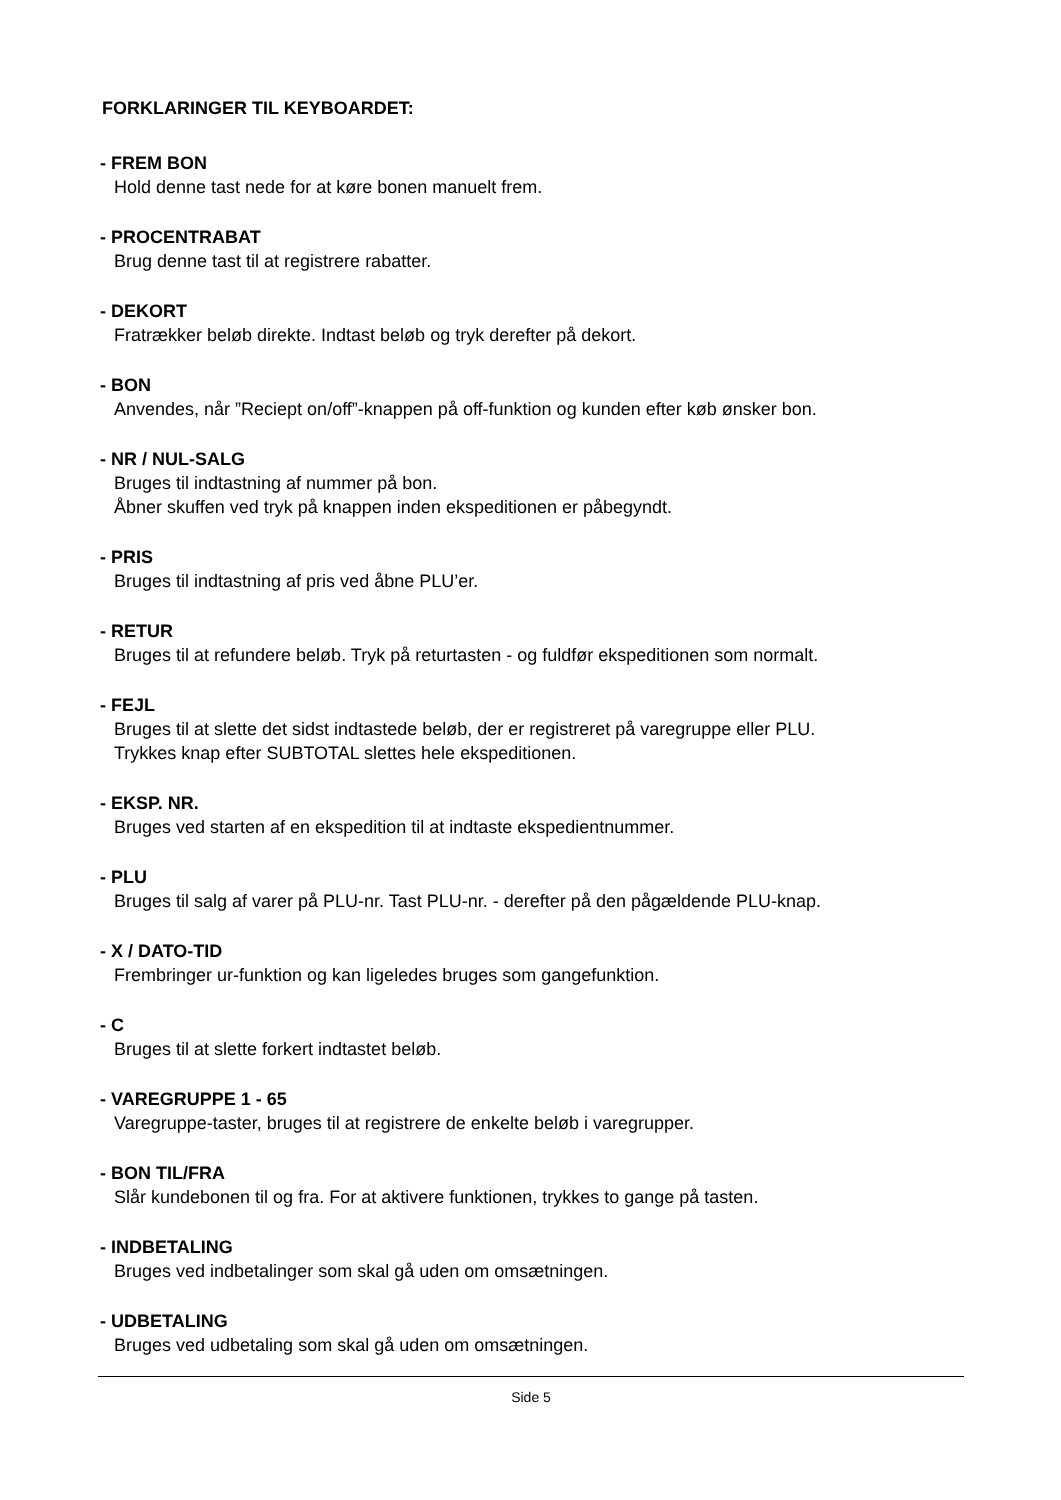FORKLARINGER TIL KEYBOARDET:
- FREM BON
Hold denne tast nede for at køre bonen manuelt frem.
- PROCENTRABAT
Brug denne tast til at registrere rabatter.
- DEKORT
Fratrækker beløb direkte. Indtast beløb og tryk derefter på dekort.
- BON
Anvendes, når ”Reciept on/off”-knappen på off-funktion og kunden efter køb ønsker bon.
- NR / NUL-SALG
Bruges til indtastning af nummer på bon.
Åbner skuffen ved tryk på knappen inden ekspeditionen er påbegyndt.
- PRIS
Bruges til indtastning af pris ved åbne PLU’er.
- RETUR
Bruges til at refundere beløb. Tryk på returtasten - og fuldfør ekspeditionen som normalt.
- FEJL
Bruges til at slette det sidst indtastede beløb, der er registreret på varegruppe eller PLU.
Trykkes knap efter SUBTOTAL slettes hele ekspeditionen.
- EKSP. NR.
Bruges ved starten af en ekspedition til at indtaste ekspedientnummer.
- PLU
Bruges til salg af varer på PLU-nr. Tast PLU-nr. - derefter på den pågældende PLU-knap.
- X / DATO-TID
Frembringer ur-funktion og kan ligeledes bruges som gangefunktion.
- C
Bruges til at slette forkert indtastet beløb.
- VAREGRUPPE 1 - 65
Varegruppe-taster, bruges til at registrere de enkelte beløb i varegrupper.
- BON TIL/FRA
Slår kundebonen til og fra. For at aktivere funktionen, trykkes to gange på tasten.
- INDBETALING
Bruges ved indbetalinger som skal gå uden om omsætningen.
- UDBETALING
Bruges ved udbetaling som skal gå uden om omsætningen.
Side 5